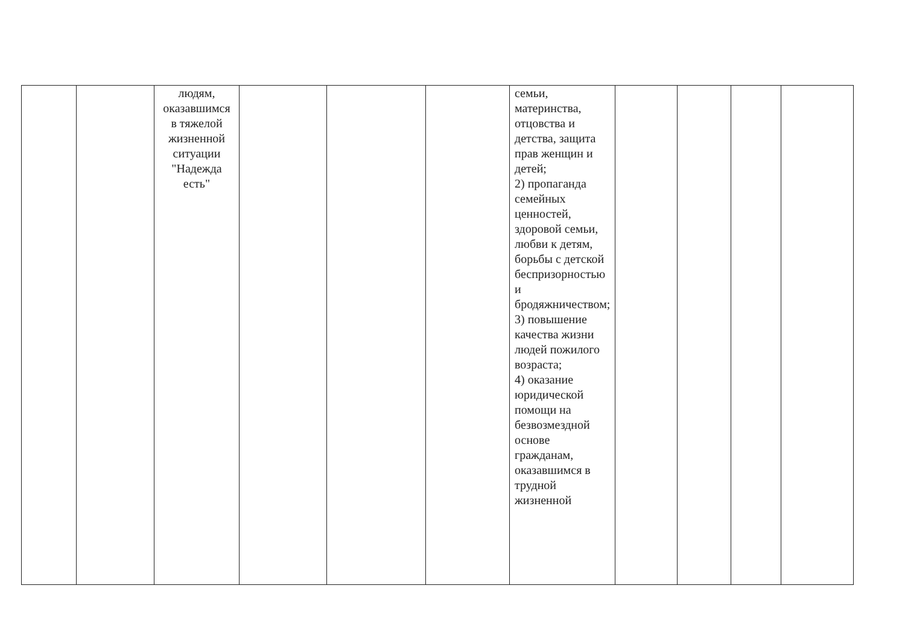| | | людям, оказавшимся в тяжелой жизненной ситуации "Надежда есть" | | | | семьи, материнства, отцовства и детства, защита прав женщин и детей; 2) пропаганда семейных ценностей, здоровой семьи, любви к детям, борьбы с детской беспризорностью и бродяжничеством; 3) повышение качества жизни людей пожилого возраста; 4) оказание юридической помощи на безвозмездной основе гражданам, оказавшимся в трудной жизненной | | | | |